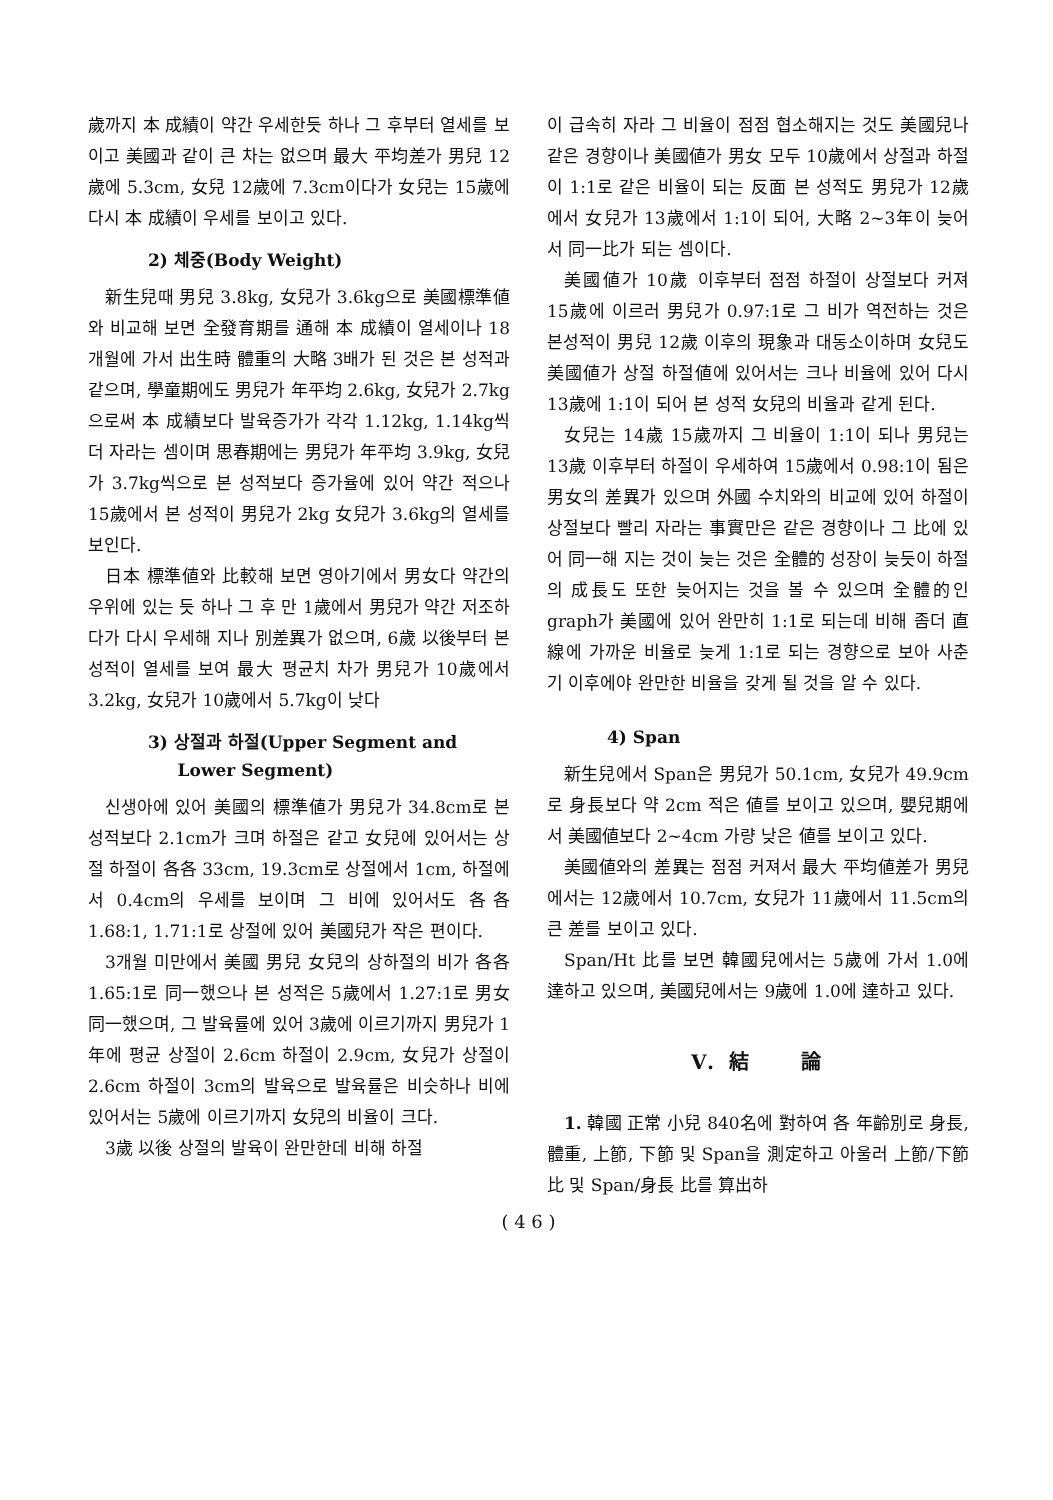歲까지 本 成績이 약간 우세한듯 하나 그 후부터 열세를 보이고 美國과 같이 큰 차는 없으며 最大 平均差가 男兒 12歲에 5.3cm, 女兒 12歲에 7.3cm이다가 女兒는 15歲에 다시 本 成績이 우세를 보이고 있다.
2) 체중(Body Weight)
新生兒때 男兒 3.8kg, 女兒가 3.6kg으로 美國標準値와 비교해 보면 全發育期를 通해 本 成績이 열세이나 18개월에 가서 出生時 體重의 大略 3배가 된 것은 본 성적과 같으며, 學童期에도 男兒가 年平均 2.6kg, 女兒가 2.7kg으로써 本 成績보다 발육증가가 각각 1.12kg, 1.14kg씩 더 자라는 셈이며 思春期에는 男兒가 年平均 3.9kg, 女兒가 3.7kg씩으로 본 성적보다 증가율에 있어 약간 적으나 15歲에서 본 성적이 男兒가 2kg 女兒가 3.6kg의 열세를 보인다.
日本 標準値와 比較해 보면 영아기에서 男女다 약간의 우위에 있는 듯 하나 그 후 만 1歲에서 男兒가 약간 저조하다가 다시 우세해 지나 別差異가 없으며, 6歲 以後부터 본성적이 열세를 보여 最大 평균치 차가 男兒가 10歲에서 3.2kg, 女兒가 10歲에서 5.7kg이 낮다
3) 상절과 하절(Upper Segment and
Lower Segment)
신생아에 있어 美國의 標準値가 男兒가 34.8cm로 본 성적보다 2.1cm가 크며 하절은 같고 女兒에 있어서는 상절 하절이 各各 33cm, 19.3cm로 상절에서 1cm, 하절에서 0.4cm의 우세를 보이며 그 비에 있어서도 各各 1.68:1, 1.71:1로 상절에 있어 美國兒가 작은 편이다.
3개월 미만에서 美國 男兒 女兒의 상하절의 비가 各各 1.65:1로 同一했으나 본 성적은 5歲에서 1.27:1로 男女 同一했으며, 그 발육률에 있어 3歲에 이르기까지 男兒가 1年에 평균 상절이 2.6cm 하절이 2.9cm, 女兒가 상절이 2.6cm 하절이 3cm의 발육으로 발육률은 비슷하나 비에 있어서는 5歲에 이르기까지 女兒의 비율이 크다.
3歲 以後 상절의 발육이 완만한데 비해 하절
이 급속히 자라 그 비율이 점점 협소해지는 것도 美國兒나 같은 경향이나 美國値가 男女 모두 10歲에서 상절과 하절이 1:1로 같은 비율이 되는 反面 본 성적도 男兒가 12歲에서 女兒가 13歲에서 1:1이 되어, 大略 2~3年이 늦어서 同一比가 되는 셈이다.
美國値가 10歲 이후부터 점점 하절이 상절보다 커져 15歲에 이르러 男兒가 0.97:1로 그 비가 역전하는 것은 본성적이 男兒 12歲 이후의 現象과 대동소이하며 女兒도 美國値가 상절 하절値에 있어서는 크나 비율에 있어 다시 13歲에 1:1이 되어 본 성적 女兒의 비율과 같게 된다.
女兒는 14歲 15歲까지 그 비율이 1:1이 되나 男兒는 13歲 이후부터 하절이 우세하여 15歲에서 0.98:1이 됨은 男女의 差異가 있으며 外國 수치와의 비교에 있어 하절이 상절보다 빨리 자라는 事實만은 같은 경향이나 그 比에 있어 同一해 지는 것이 늦는 것은 全體的 성장이 늦듯이 하절의 成長도 또한 늦어지는 것을 볼 수 있으며 全體的인 graph가 美國에 있어 완만히 1:1로 되는데 비해 좀더 直線에 가까운 비율로 늦게 1:1로 되는 경향으로 보아 사춘기 이후에야 완만한 비율을 갖게 될 것을 알 수 있다.
4) Span
新生兒에서 Span은 男兒가 50.1cm, 女兒가 49.9cm로 身長보다 약 2cm 적은 値를 보이고 있으며, 嬰兒期에서 美國値보다 2~4cm 가량 낮은 値를 보이고 있다.
美國値와의 差異는 점점 커져서 最大 平均値差가 男兒에서는 12歲에서 10.7cm, 女兒가 11歲에서 11.5cm의 큰 差를 보이고 있다.
Span/Ht 比를 보면 韓國兒에서는 5歲에 가서 1.0에 達하고 있으며, 美國兒에서는 9歲에 1.0에 達하고 있다.
V. 結　　論
1. 韓國 正常 小兒 840名에 對하여 各 年齡別로 身長, 體重, 上節, 下節 및 Span을 測定하고 아울러 上節/下節比 및 Span/身長 比를 算出하
( 4 6 )